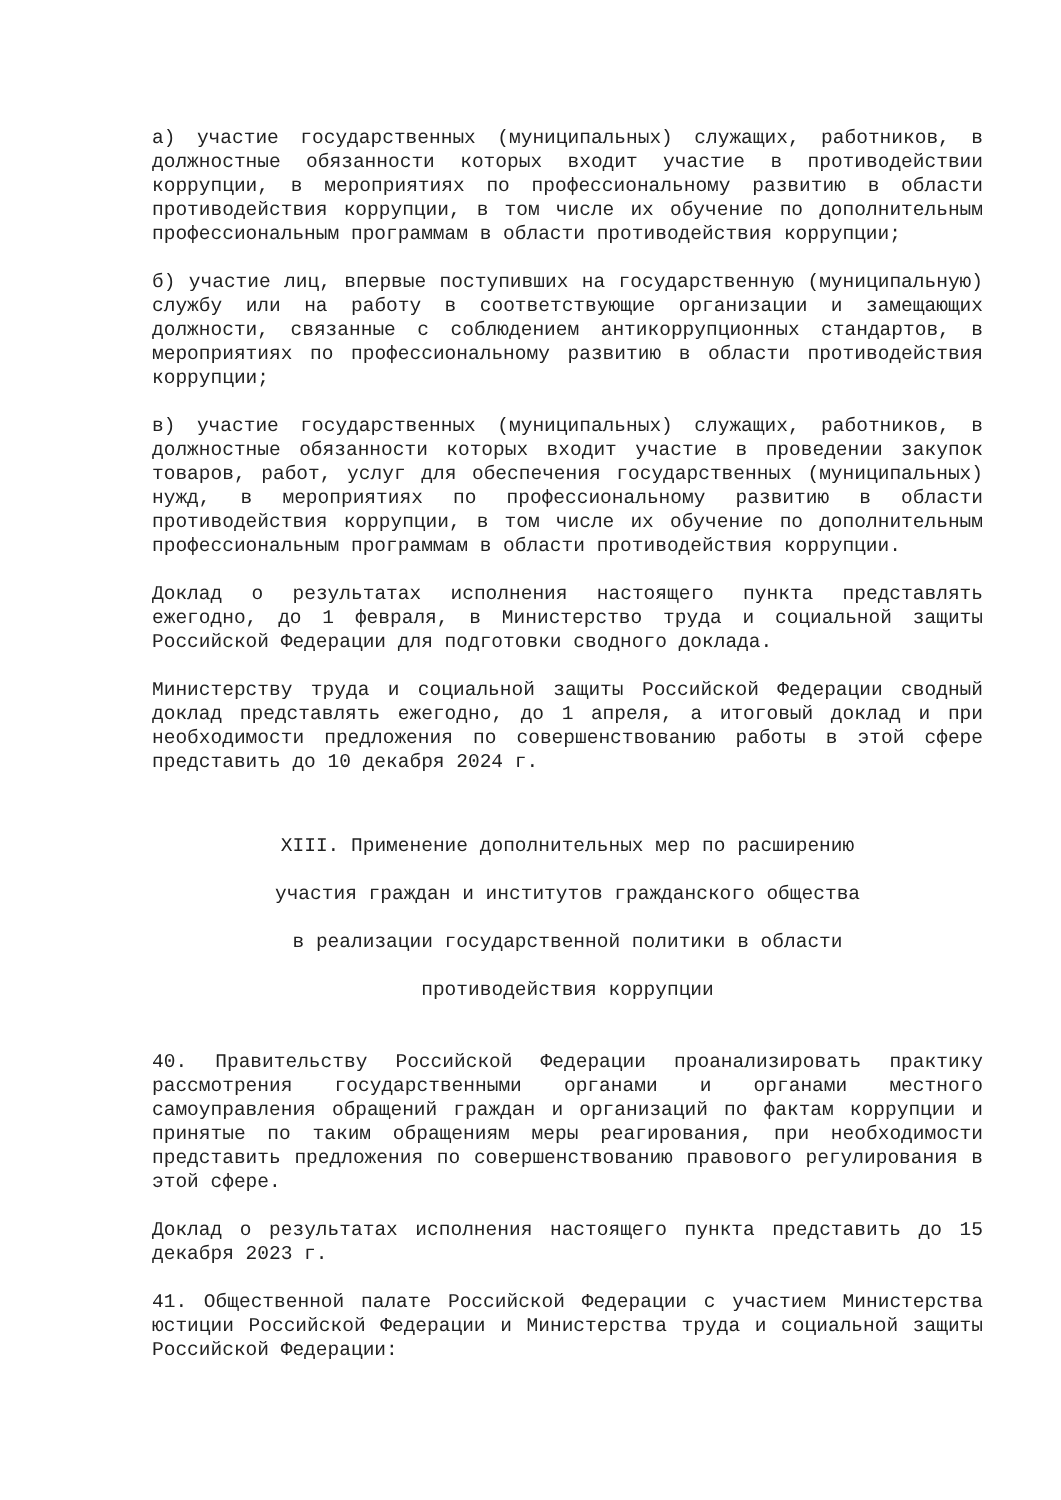а) участие государственных (муниципальных) служащих, работников, в должностные обязанности которых входит участие в противодействии коррупции, в мероприятиях по профессиональному развитию в области противодействия коррупции, в том числе их обучение по дополнительным профессиональным программам в области противодействия коррупции;
б) участие лиц, впервые поступивших на государственную (муниципальную) службу или на работу в соответствующие организации и замещающих должности, связанные с соблюдением антикоррупционных стандартов, в мероприятиях по профессиональному развитию в области противодействия коррупции;
в) участие государственных (муниципальных) служащих, работников, в должностные обязанности которых входит участие в проведении закупок товаров, работ, услуг для обеспечения государственных (муниципальных) нужд, в мероприятиях по профессиональному развитию в области противодействия коррупции, в том числе их обучение по дополнительным профессиональным программам в области противодействия коррупции.
Доклад о результатах исполнения настоящего пункта представлять ежегодно, до 1 февраля, в Министерство труда и социальной защиты Российской Федерации для подготовки сводного доклада.
Министерству труда и социальной защиты Российской Федерации сводный доклад представлять ежегодно, до 1 апреля, а итоговый доклад и при необходимости предложения по совершенствованию работы в этой сфере представить до 10 декабря 2024 г.
XIII. Применение дополнительных мер по расширению
участия граждан и институтов гражданского общества
в реализации государственной политики в области
противодействия коррупции
40. Правительству Российской Федерации проанализировать практику рассмотрения государственными органами и органами местного самоуправления обращений граждан и организаций по фактам коррупции и принятые по таким обращениям меры реагирования, при необходимости представить предложения по совершенствованию правового регулирования в этой сфере.
Доклад о результатах исполнения настоящего пункта представить до 15 декабря 2023 г.
41. Общественной палате Российской Федерации с участием Министерства юстиции Российской Федерации и Министерства труда и социальной защиты Российской Федерации: